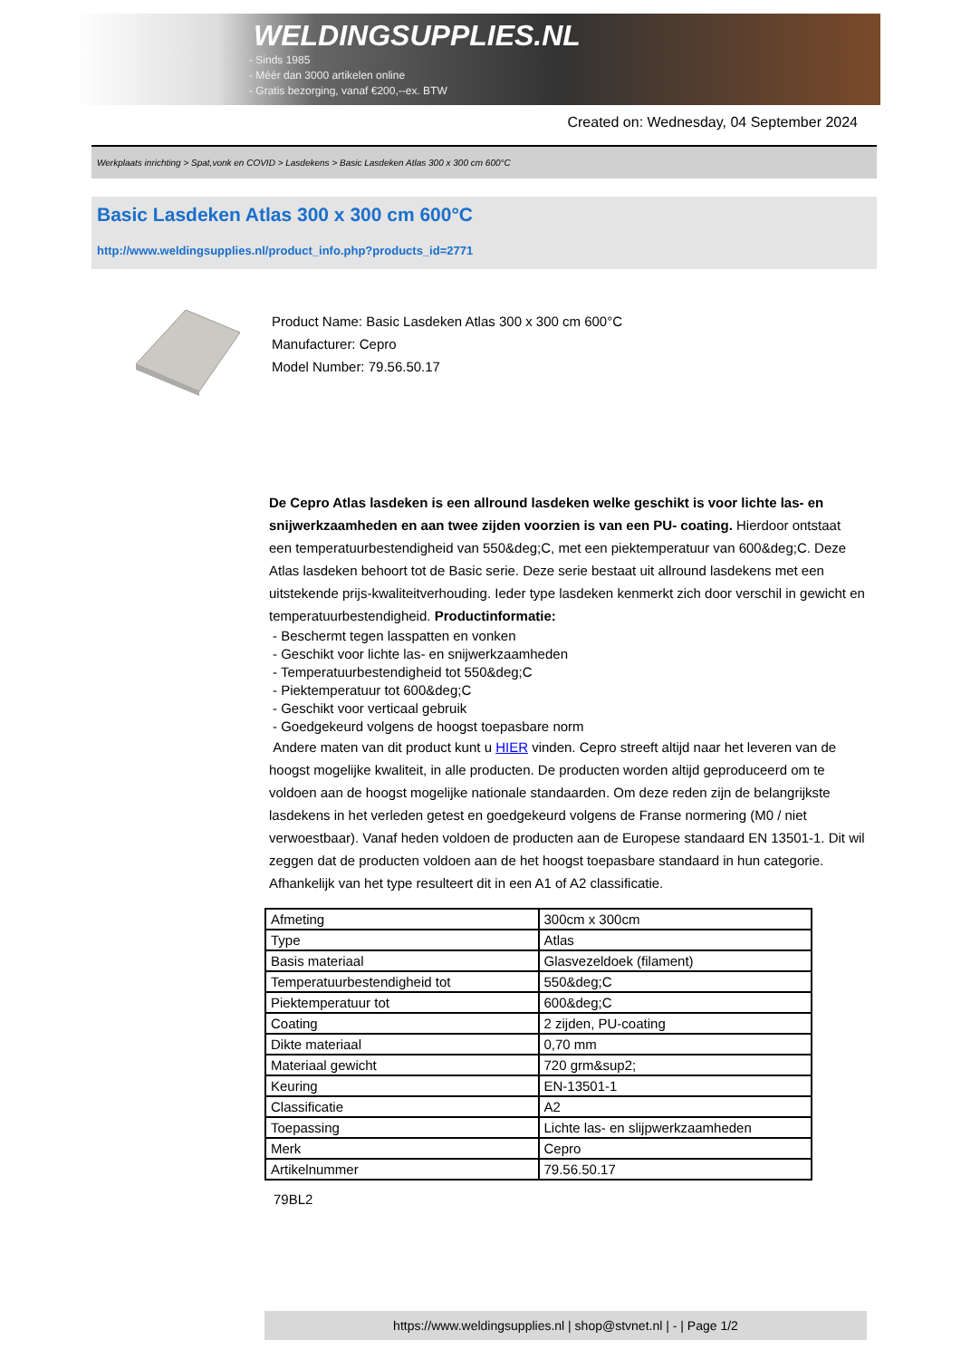WELDINGSUPPLIES.NL
- Sinds 1985
- Méér dan 3000 artikelen online
- Gratis bezorging, vanaf €200,--ex. BTW
Created on: Wednesday, 04 September 2024
Werkplaats inrichting > Spat,vonk en COVID > Lasdekens > Basic Lasdeken Atlas 300 x 300 cm 600°C
Basic Lasdeken Atlas 300 x 300 cm 600°C
http://www.weldingsupplies.nl/product_info.php?products_id=2771
Product Name: Basic Lasdeken Atlas 300 x 300 cm 600°C
Manufacturer: Cepro
Model Number: 79.56.50.17
De Cepro Atlas lasdeken is een allround lasdeken welke geschikt is voor lichte las- en snijwerkzaamheden en aan twee zijden voorzien is van een PU- coating. Hierdoor ontstaat een temperatuurbestendigheid van 550&deg;C, met een piektemperatuur van 600&deg;C. Deze Atlas lasdeken behoort tot de Basic serie. Deze serie bestaat uit allround lasdekens met een uitstekende prijs-kwaliteitverhouding. Ieder type lasdeken kenmerkt zich door verschil in gewicht en temperatuurbestendigheid. Productinformatie:
- Beschermt tegen lasspatten en vonken
- Geschikt voor lichte las- en snijwerkzaamheden
- Temperatuurbestendigheid tot 550&deg;C
- Piektemperatuur tot 600&deg;C
- Geschikt voor verticaal gebruik
- Goedgekeurd volgens de hoogst toepasbare norm
Andere maten van dit product kunt u HIER vinden. Cepro streeft altijd naar het leveren van de hoogst mogelijke kwaliteit, in alle producten. De producten worden altijd geproduceerd om te voldoen aan de hoogst mogelijke nationale standaarden. Om deze reden zijn de belangrijkste lasdekens in het verleden getest en goedgekeurd volgens de Franse normering (M0 / niet verwoestbaar). Vanaf heden voldoen de producten aan de Europese standaard EN 13501-1. Dit wil zeggen dat de producten voldoen aan de het hoogst toepasbare standaard in hun categorie. Afhankelijk van het type resulteert dit in een A1 of A2 classificatie.
| Afmeting | 300cm x 300cm |
| Type | Atlas |
| Basis materiaal | Glasvezeldoek (filament) |
| Temperatuurbestendigheid tot | 550&deg;C |
| Piektemperatuur tot | 600&deg;C |
| Coating | 2 zijden, PU-coating |
| Dikte materiaal | 0,70 mm |
| Materiaal gewicht | 720 grm&sup2; |
| Keuring | EN-13501-1 |
| Classificatie | A2 |
| Toepassing | Lichte las- en slijpwerkzaamheden |
| Merk | Cepro |
| Artikelnummer | 79.56.50.17 |
79BL2
https://www.weldingsupplies.nl | shop@stvnet.nl | - | Page 1/2